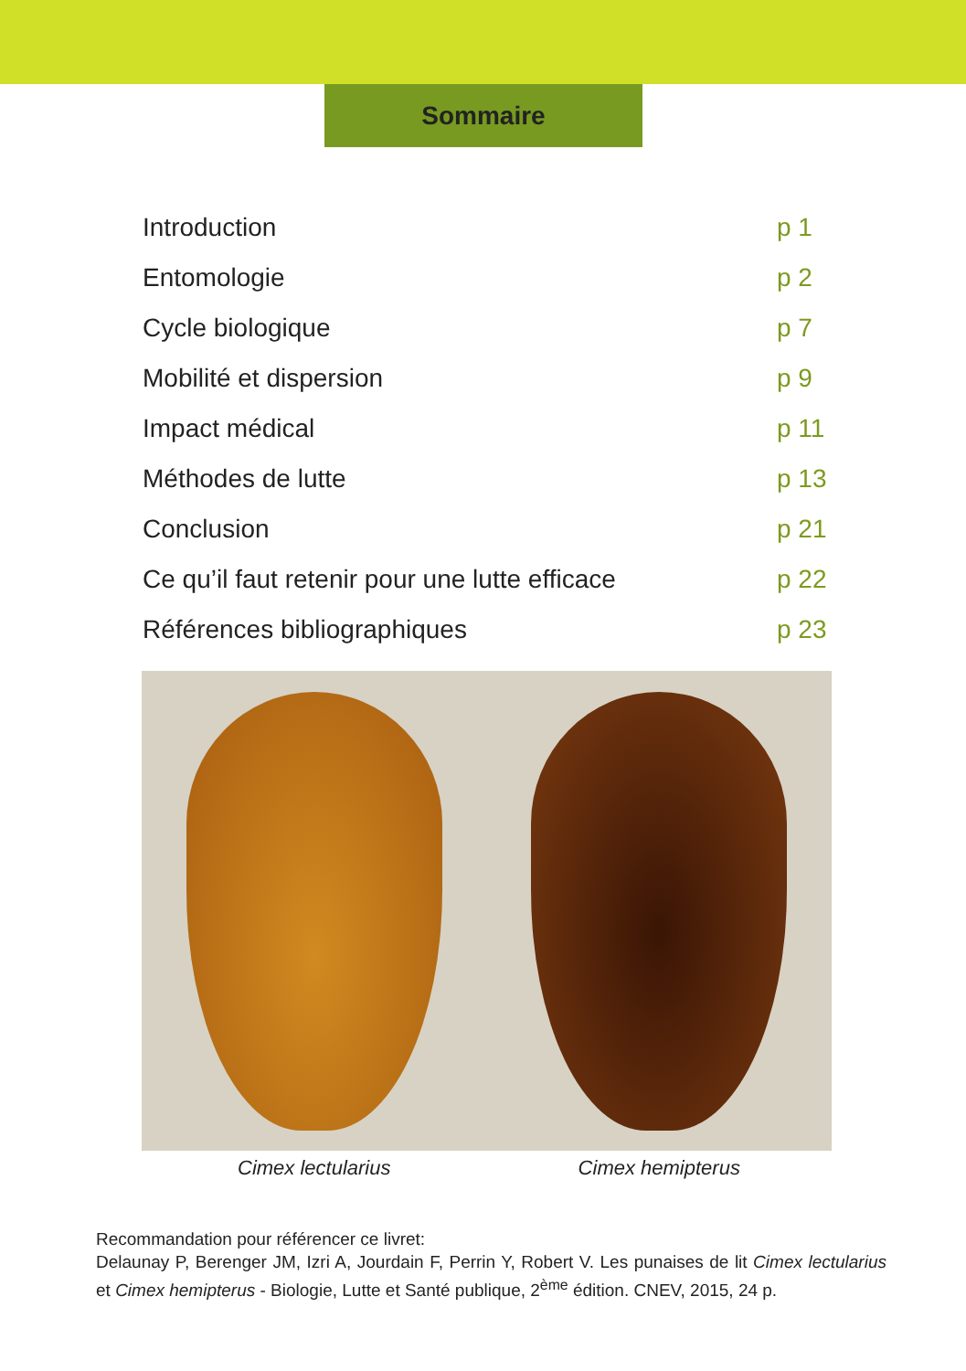Sommaire
Introduction p 1
Entomologie p 2
Cycle biologique p 7
Mobilité et dispersion p 9
Impact médical p 11
Méthodes de lutte p 13
Conclusion p 21
Ce qu’il faut retenir pour une lutte efficace p 22
Références bibliographiques p 23
Cimex lectularius Cimex hemipterus
Recommandation pour référencer ce livret:
Delaunay P, Berenger JM, Izri A, Jourdain F, Perrin Y, Robert V. Les punaises de lit Cimex lectularius et Cimex hemipterus - Biologie, Lutte et Santé publique, 2<sup>ème</sup> édition. CNEV, 2015, 24 p.